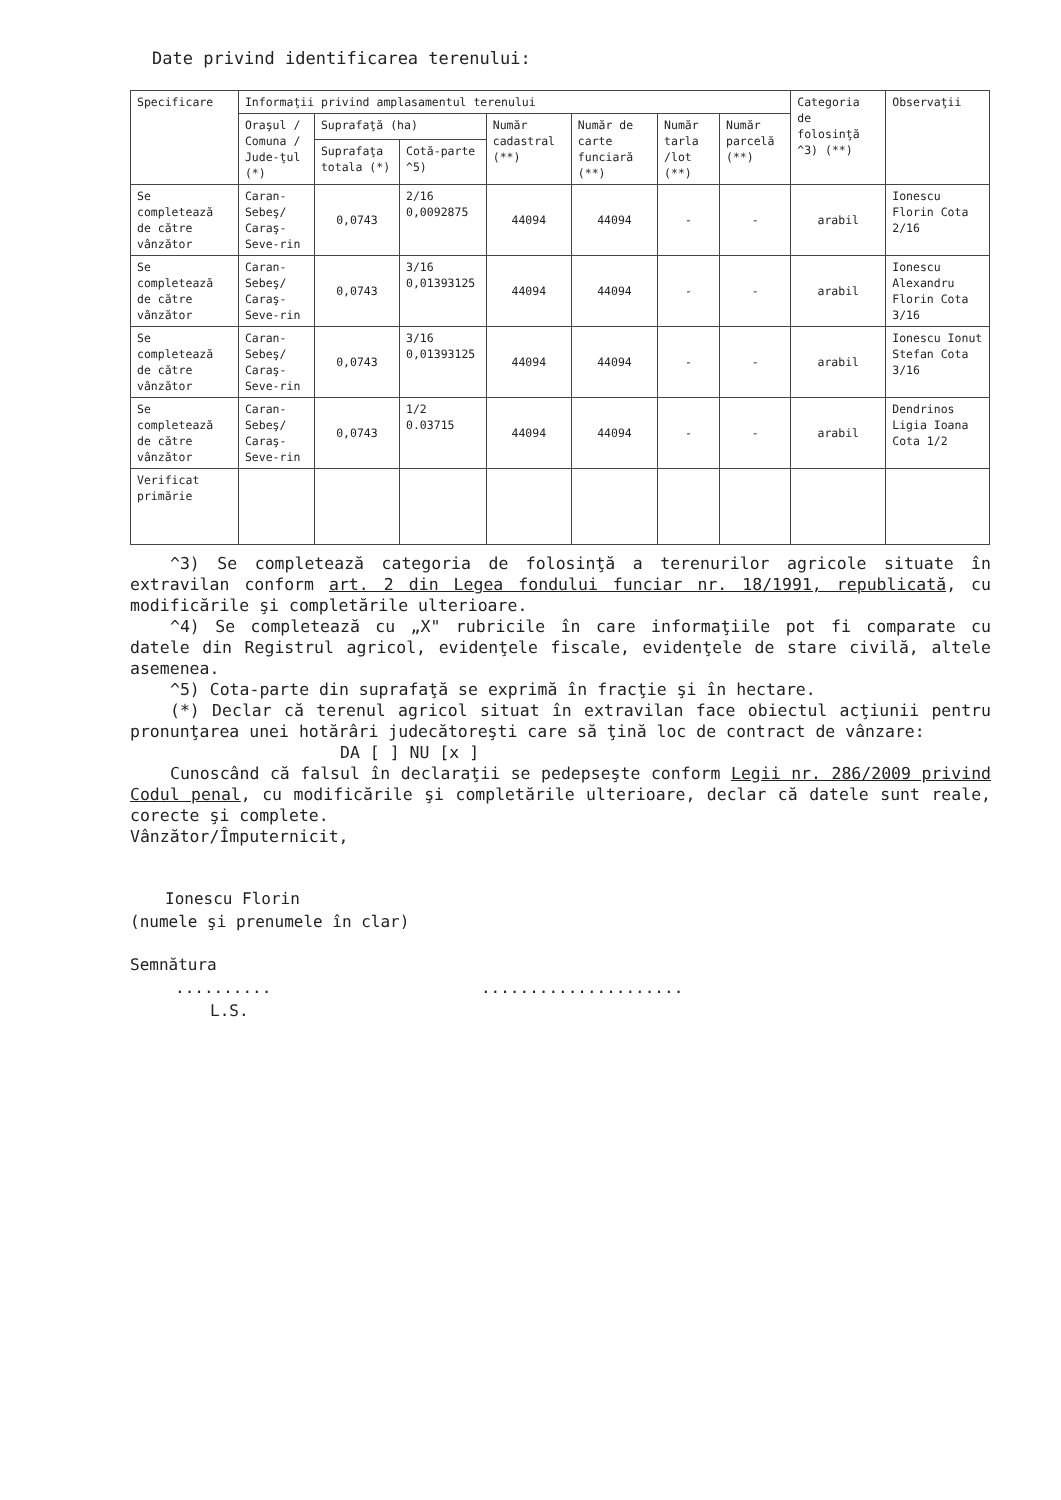Date privind identificarea terenului:
| Specificare | Informaţii privind amplasamentul terenului | | | | | | | Categoria de folosinţă ^3) (**) | Observaţii |
| --- | --- | --- | --- | --- | --- | --- | --- | --- | --- |
| | Oraşul / Comuna / Jude-ţul (*) | Suprafaţă (ha) | | Număr cadastral (**) | Număr de carte funciară (**) | Număr tarla /lot (**) | Număr parcelă (**) | | |
| | | Suprafaţa totala (*) | Cotă-parte ^5) | | | | | | |
| Se completează de către vânzător | Caran-Sebeş/ Caraş-Seve-rin | 0,0743 | 2/16 0,0092875 | 44094 | 44094 | - | - | arabil | Ionescu Florin Cota 2/16 |
| Se completează de către vânzător | Caran-Sebeş/ Caraş-Seve-rin | 0,0743 | 3/16 0,01393125 | 44094 | 44094 | - | - | arabil | Ionescu Alexandru Florin Cota 3/16 |
| Se completează de către vânzător | Caran-Sebeş/ Caraş-Seve-rin | 0,0743 | 3/16 0,01393125 | 44094 | 44094 | - | - | arabil | Ionescu Ionut Stefan Cota 3/16 |
| Se completează de către vânzător | Caran-Sebeş/ Caraş-Seve-rin | 0,0743 | 1/2 0.03715 | 44094 | 44094 | - | - | arabil | Dendrinos Ligia Ioana Cota 1/2 |
| Verificat primărie | | | | | | | | | |
^3) Se completează categoria de folosinţă a terenurilor agricole situate în extravilan conform art. 2 din Legea fondului funciar nr. 18/1991, republicată, cu modificările şi completările ulterioare.
^4) Se completează cu „X" rubricile în care informaţiile pot fi comparate cu datele din Registrul agricol, evidenţele fiscale, evidenţele de stare civilă, altele asemenea.
^5) Cota-parte din suprafaţă se exprimă în fracţie şi în hectare.
(*) Declar că terenul agricol situat în extravilan face obiectul acţiunii pentru pronunţarea unei hotărâri judecătoreşti care să ţină loc de contract de vânzare:
DA [ ] NU [x ]
Cunoscând că falsul în declaraţii se pedepseşte conform Legii nr. 286/2009 privind Codul penal, cu modificările şi completările ulterioare, declar că datele sunt reale, corecte şi complete.
Vânzător/Împuternicit,
Ionescu Florin
(numele şi prenumele în clar)
Semnătura
.......... .....................
L.S.